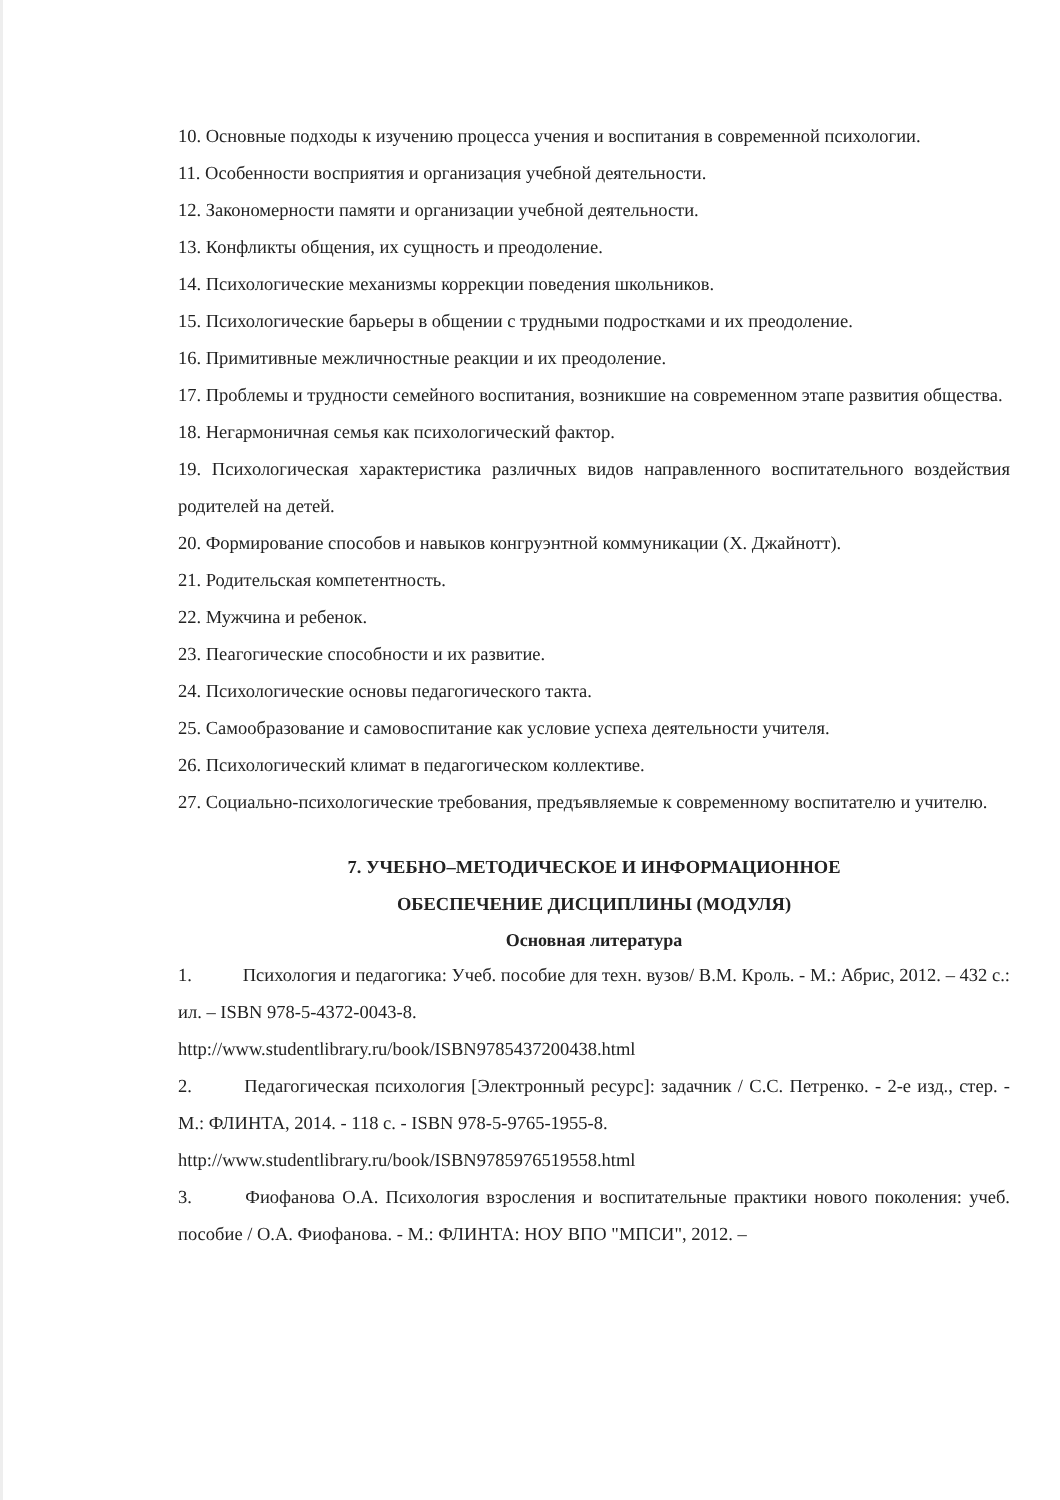10. Основные подходы к изучению процесса учения и воспитания в современной психологии.
11. Особенности восприятия и организация учебной деятельности.
12. Закономерности памяти и организации учебной деятельности.
13. Конфликты общения, их сущность и преодоление.
14. Психологические механизмы коррекции поведения школьников.
15. Психологические барьеры в общении с трудными подростками и их преодоление.
16. Примитивные межличностные реакции и их преодоление.
17. Проблемы и трудности семейного воспитания, возникшие на современном этапе развития общества.
18. Негармоничная семья как психологический фактор.
19. Психологическая характеристика различных видов направленного воспитательного воздействия родителей на детей.
20. Формирование способов и навыков конгруэнтной коммуникации (Х. Джайнотт).
21. Родительская компетентность.
22. Мужчина и ребенок.
23. Пеагогические способности и их развитие.
24. Психологические основы педагогического такта.
25. Самообразование и самовоспитание как условие успеха деятельности учителя.
26. Психологический климат в педагогическом коллективе.
27. Социально-психологические требования, предъявляемые к современному воспитателю и учителю.
7. УЧЕБНО–МЕТОДИЧЕСКОЕ И ИНФОРМАЦИОННОЕ
ОБЕСПЕЧЕНИЕ ДИСЦИПЛИНЫ (МОДУЛЯ)
Основная литература
1. Психология и педагогика: Учеб. пособие для техн. вузов/ В.М. Кроль. - М.: Абрис, 2012. – 432 с.: ил. – ISBN 978-5-4372-0043-8.
http://www.studentlibrary.ru/book/ISBN9785437200438.html
2. Педагогическая психология [Электронный ресурс]: задачник / С.С. Петренко. - 2-е изд., стер. - М.: ФЛИНТА, 2014. - 118 с. - ISBN 978-5-9765-1955-8.
http://www.studentlibrary.ru/book/ISBN9785976519558.html
3. Фиофанова О.А. Психология взросления и воспитательные практики нового поколения: учеб. пособие / О.А. Фиофанова. - М.: ФЛИНТА: НОУ ВПО "МПСИ", 2012. –